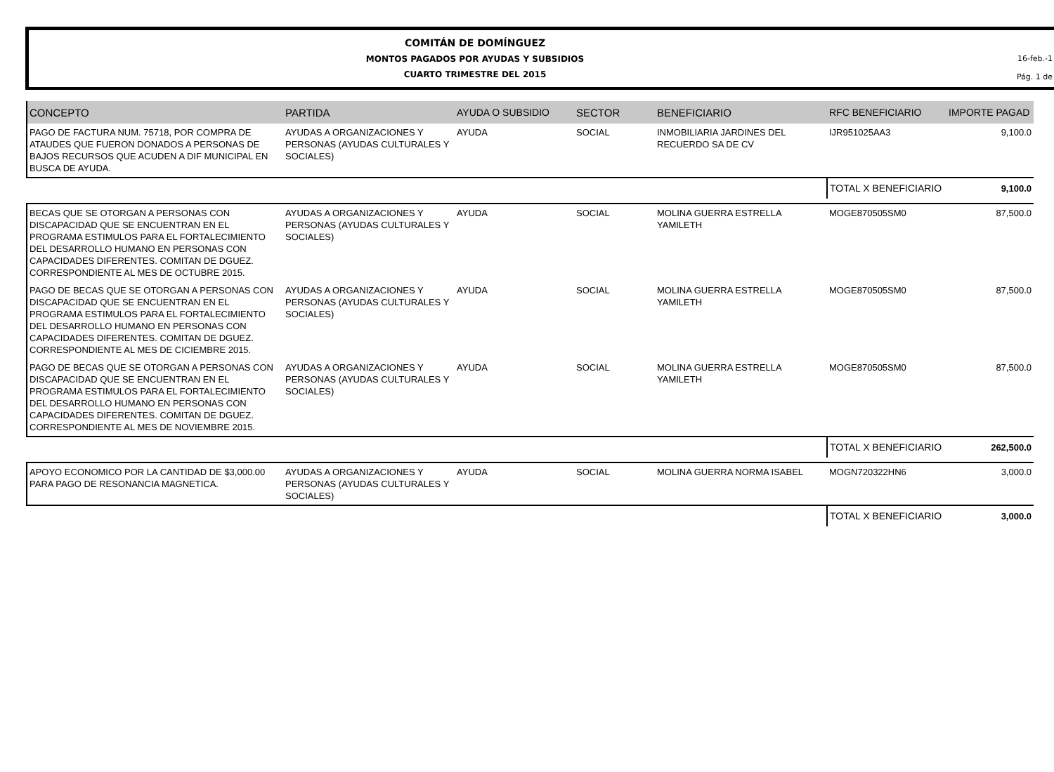COMITÁN DE DOMÍNGUEZ
MONTOS PAGADOS POR AYUDAS Y SUBSIDIOS
CUARTO TRIMESTRE DEL 2015
16-feb.-1
Pág. 1 de
| CONCEPTO | PARTIDA | AYUDA O SUBSIDIO | SECTOR | BENEFICIARIO | RFC BENEFICIARIO | IMPORTE PAGAD |
| --- | --- | --- | --- | --- | --- | --- |
| PAGO DE FACTURA NUM. 75718, POR COMPRA DE ATAUDES QUE FUERON DONADOS A PERSONAS DE BAJOS RECURSOS QUE ACUDEN A DIF MUNICIPAL EN BUSCA DE AYUDA. | AYUDAS A ORGANIZACIONES Y PERSONAS (AYUDAS CULTURALES Y SOCIALES) | AYUDA | SOCIAL | INMOBILIARIA JARDINES DEL RECUERDO SA DE CV | IJR951025AA3 | 9,100.0 |
| | | | | | TOTAL X BENEFICIARIO | 9,100.0 |
| BECAS QUE SE OTORGAN A PERSONAS CON DISCAPACIDAD QUE SE ENCUENTRAN EN EL PROGRAMA ESTIMULOS PARA EL FORTALECIMIENTO DEL DESARROLLO HUMANO EN PERSONAS CON CAPACIDADES DIFERENTES. COMITAN DE DGUEZ. CORRESPONDIENTE AL MES DE OCTUBRE 2015. | AYUDAS A ORGANIZACIONES Y PERSONAS (AYUDAS CULTURALES Y SOCIALES) | AYUDA | SOCIAL | MOLINA GUERRA ESTRELLA YAMILETH | MOGE870505SM0 | 87,500.0 |
| PAGO DE BECAS QUE SE OTORGAN A PERSONAS CON DISCAPACIDAD QUE SE ENCUENTRAN EN EL PROGRAMA ESTIMULOS PARA EL FORTALECIMIENTO DEL DESARROLLO HUMANO EN PERSONAS CON CAPACIDADES DIFERENTES. COMITAN DE DGUEZ. CORRESPONDIENTE AL MES DE CICIEMBRE 2015. | AYUDAS A ORGANIZACIONES Y PERSONAS (AYUDAS CULTURALES Y SOCIALES) | AYUDA | SOCIAL | MOLINA GUERRA ESTRELLA YAMILETH | MOGE870505SM0 | 87,500.0 |
| PAGO DE BECAS QUE SE OTORGAN A PERSONAS CON DISCAPACIDAD QUE SE ENCUENTRAN EN EL PROGRAMA ESTIMULOS PARA EL FORTALECIMIENTO DEL DESARROLLO HUMANO EN PERSONAS CON CAPACIDADES DIFERENTES. COMITAN DE DGUEZ. CORRESPONDIENTE AL MES DE NOVIEMBRE 2015. | AYUDAS A ORGANIZACIONES Y PERSONAS (AYUDAS CULTURALES Y SOCIALES) | AYUDA | SOCIAL | MOLINA GUERRA ESTRELLA YAMILETH | MOGE870505SM0 | 87,500.0 |
| | | | | | TOTAL X BENEFICIARIO | 262,500.0 |
| APOYO ECONOMICO POR LA CANTIDAD DE $3,000.00 PARA PAGO DE RESONANCIA MAGNETICA. | AYUDAS A ORGANIZACIONES Y PERSONAS (AYUDAS CULTURALES Y SOCIALES) | AYUDA | SOCIAL | MOLINA GUERRA NORMA ISABEL | MOGN720322HN6 | 3,000.0 |
| | | | | | TOTAL X BENEFICIARIO | 3,000.0 |